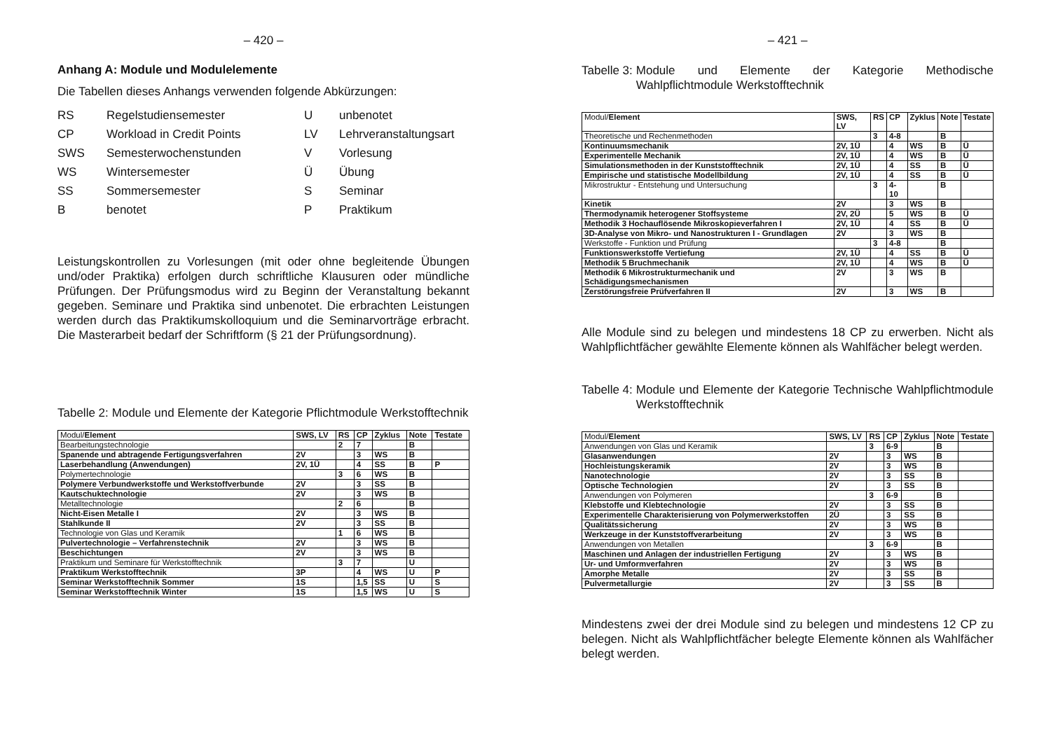– 420 –
Anhang A: Module und Modulelemente
Die Tabellen dieses Anhangs verwenden folgende Abkürzungen:
| RS | Regelstudiensemester | U | unbenotet |
| CP | Workload in Credit Points | LV | Lehrveranstaltungsart |
| SWS | Semesterwochenstunden | V | Vorlesung |
| WS | Wintersemester | Ü | Übung |
| SS | Sommersemester | S | Seminar |
| B | benotet | P | Praktikum |
Leistungskontrollen zu Vorlesungen (mit oder ohne begleitende Übungen und/oder Praktika) erfolgen durch schriftliche Klausuren oder mündliche Prüfungen. Der Prüfungsmodus wird zu Beginn der Veranstaltung bekannt gegeben. Seminare und Praktika sind unbenotet. Die erbrachten Leistungen werden durch das Praktikumskolloquium und die Seminarvorträge erbracht. Die Masterarbeit bedarf der Schriftform (§ 21 der Prüfungsordnung).
Tabelle 2: Module und Elemente der Kategorie Pflichtmodule Werkstofftechnik
| Modul/ Element | SWS, LV | RS | CP | Zyklus | Note | Testate |
| Bearbeitungstechnologie | | 2 | 7 | | B | |
| Spanende und abtragende Fertigungsverfahren | 2V | | 3 | WS | B | |
| Laserbehandlung (Anwendungen) | 2V, 1Ü | | 4 | SS | B | P |
| Polymertechnologie | | 3 | 6 | WS | B | |
| Polymere Verbundwerkstoffe und Werkstoffverbunde | 2V | | 3 | SS | B | |
| Kautschuktechnologie | 2V | | 3 | WS | B | |
| Metalltechnologie | | 2 | 6 | | B | |
| Nicht-Eisen Metalle I | 2V | | 3 | WS | B | |
| Stahlkunde II | 2V | | 3 | SS | B | |
| Technologie von Glas und Keramik | | 1 | 6 | WS | B | |
| Pulvertechnologie – Verfahrenstechnik | 2V | | 3 | WS | B | |
| Beschichtungen | 2V | | 3 | WS | B | |
| Praktikum und Seminare für Werkstofftechnik | | 3 | 7 | | U | |
| Praktikum Werkstofftechnik | 3P | | 4 | WS | U | P |
| Seminar Werkstofftechnik Sommer | 1S | | 1,5 | SS | U | S |
| Seminar Werkstofftechnik Winter | 1S | | 1,5 | WS | U | S |
– 421 –
Tabelle 3: Module und Elemente der Kategorie Methodische Wahlpflichtmodule Werkstofftechnik
| Modul/ Element | SWS, LV | RS | CP | Zyklus | Note | Testate |
| Theoretische und Rechenmethoden | | 3 | 4-8 | | B | |
| Kontinuumsmechanik | 2V, 1Ü | | 4 | WS | B | Ü |
| Experimentelle Mechanik | 2V, 1Ü | | 4 | WS | B | Ü |
| Simulationsmethoden in der Kunststofftechnik | 2V, 1Ü | | 4 | SS | B | Ü |
| Empirische und statistische Modellbildung | 2V, 1Ü | | 4 | SS | B | Ü |
| Mikrostruktur - Entstehung und Untersuchung | | 3 | 4-10 | | B | |
| Kinetik | 2V | | 3 | WS | B | |
| Thermodynamik heterogener Stoffsysteme | 2V, 2Ü | | 5 | WS | B | Ü |
| Methodik 3 Hochauflösende Mikroskopieverfahren I | 2V, 1Ü | | 4 | SS | B | Ü |
| 3D-Analyse von Mikro- und Nanostrukturen I - Grundlagen | 2V | | 3 | WS | B | |
| Werkstoffe - Funktion und Prüfung | | 3 | 4-8 | | B | |
| Funktionswerkstoffe Vertiefung | 2V, 1Ü | | 4 | SS | B | Ü |
| Methodik 5 Bruchmechanik | 2V, 1Ü | | 4 | WS | B | Ü |
| Methodik 6 Mikrostrukturmechanik und Schädigungsmechanismen | 2V | | 3 | WS | B | |
| Zerstörungsfreie Prüfverfahren II | 2V | | 3 | WS | B | |
Alle Module sind zu belegen und mindestens 18 CP zu erwerben. Nicht als Wahlpflichtfächer gewählte Elemente können als Wahlfächer belegt werden.
Tabelle 4: Module und Elemente der Kategorie Technische Wahlpflichtmodule Werkstofftechnik
| Modul/ Element | SWS, LV | RS | CP | Zyklus | Note | Testate |
| Anwendungen von Glas und Keramik | | 3 | 6-9 | | B | |
| Glasanwendungen | 2V | | 3 | WS | B | |
| Hochleistungskeramik | 2V | | 3 | WS | B | |
| Nanotechnologie | 2V | | 3 | SS | B | |
| Optische Technologien | 2V | | 3 | SS | B | |
| Anwendungen von Polymeren | | 3 | 6-9 | | B | |
| Klebstoffe und Klebtechnologie | 2V | | 3 | SS | B | |
| Experimentelle Charakterisierung von Polymerwerkstoffen | 2Ü | | 3 | SS | B | |
| Qualitätssicherung | 2V | | 3 | WS | B | |
| Werkzeuge in der Kunststoffverarbeitung | 2V | | 3 | WS | B | |
| Anwendungen von Metallen | | 3 | 6-9 | | B | |
| Maschinen und Anlagen der industriellen Fertigung | 2V | | 3 | WS | B | |
| Ur- und Umformverfahren | 2V | | 3 | WS | B | |
| Amorphe Metalle | 2V | | 3 | SS | B | |
| Pulvermetallurgie | 2V | | 3 | SS | B | |
Mindestens zwei der drei Module sind zu belegen und mindestens 12 CP zu belegen. Nicht als Wahlpflichtfächer belegte Elemente können als Wahlfächer belegt werden.